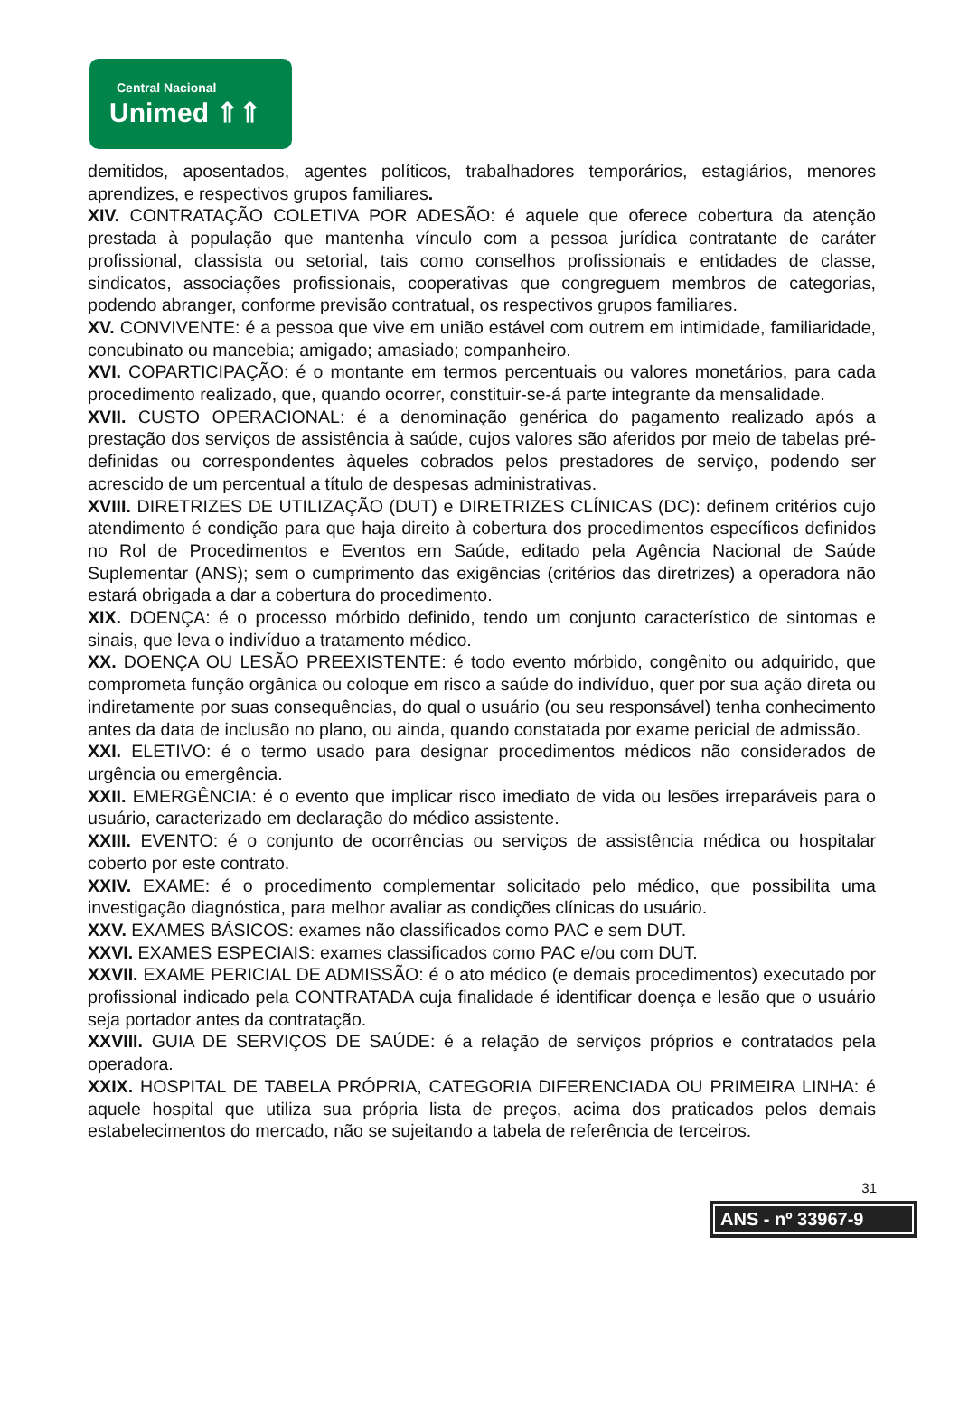Central Nacional
Unimed ⇑⇑
demitidos, aposentados, agentes políticos, trabalhadores temporários, estagiários, menores aprendizes, e respectivos grupos familiares.
XIV. CONTRATAÇÃO COLETIVA POR ADESÃO: é aquele que oferece cobertura da atenção prestada à população que mantenha vínculo com a pessoa jurídica contratante de caráter profissional, classista ou setorial, tais como conselhos profissionais e entidades de classe, sindicatos, associações profissionais, cooperativas que congreguem membros de categorias, podendo abranger, conforme previsão contratual, os respectivos grupos familiares.
XV. CONVIVENTE: é a pessoa que vive em união estável com outrem em intimidade, familiaridade, concubinato ou mancebia; amigado; amasiado; companheiro.
XVI. COPARTICIPAÇÃO: é o montante em termos percentuais ou valores monetários, para cada procedimento realizado, que, quando ocorrer, constituir-se-á parte integrante da mensalidade.
XVII. CUSTO OPERACIONAL: é a denominação genérica do pagamento realizado após a prestação dos serviços de assistência à saúde, cujos valores são aferidos por meio de tabelas pré-definidas ou correspondentes àqueles cobrados pelos prestadores de serviço, podendo ser acrescido de um percentual a título de despesas administrativas.
XVIII. DIRETRIZES DE UTILIZAÇÃO (DUT) e DIRETRIZES CLÍNICAS (DC): definem critérios cujo atendimento é condição para que haja direito à cobertura dos procedimentos específicos definidos no Rol de Procedimentos e Eventos em Saúde, editado pela Agência Nacional de Saúde Suplementar (ANS); sem o cumprimento das exigências (critérios das diretrizes) a operadora não estará obrigada a dar a cobertura do procedimento.
XIX. DOENÇA: é o processo mórbido definido, tendo um conjunto característico de sintomas e sinais, que leva o indivíduo a tratamento médico.
XX. DOENÇA OU LESÃO PREEXISTENTE: é todo evento mórbido, congênito ou adquirido, que comprometa função orgânica ou coloque em risco a saúde do indivíduo, quer por sua ação direta ou indiretamente por suas consequências, do qual o usuário (ou seu responsável) tenha conhecimento antes da data de inclusão no plano, ou ainda, quando constatada por exame pericial de admissão.
XXI. ELETIVO: é o termo usado para designar procedimentos médicos não considerados de urgência ou emergência.
XXII. EMERGÊNCIA: é o evento que implicar risco imediato de vida ou lesões irreparáveis para o usuário, caracterizado em declaração do médico assistente.
XXIII. EVENTO: é o conjunto de ocorrências ou serviços de assistência médica ou hospitalar coberto por este contrato.
XXIV. EXAME: é o procedimento complementar solicitado pelo médico, que possibilita uma investigação diagnóstica, para melhor avaliar as condições clínicas do usuário.
XXV. EXAMES BÁSICOS: exames não classificados como PAC e sem DUT.
XXVI. EXAMES ESPECIAIS: exames classificados como PAC e/ou com DUT.
XXVII. EXAME PERICIAL DE ADMISSÃO: é o ato médico (e demais procedimentos) executado por profissional indicado pela CONTRATADA cuja finalidade é identificar doença e lesão que o usuário seja portador antes da contratação.
XXVIII. GUIA DE SERVIÇOS DE SAÚDE: é a relação de serviços próprios e contratados pela operadora.
XXIX. HOSPITAL DE TABELA PRÓPRIA, CATEGORIA DIFERENCIADA OU PRIMEIRA LINHA: é aquele hospital que utiliza sua própria lista de preços, acima dos praticados pelos demais estabelecimentos do mercado, não se sujeitando a tabela de referência de terceiros.
31
ANS - nº 33967-9